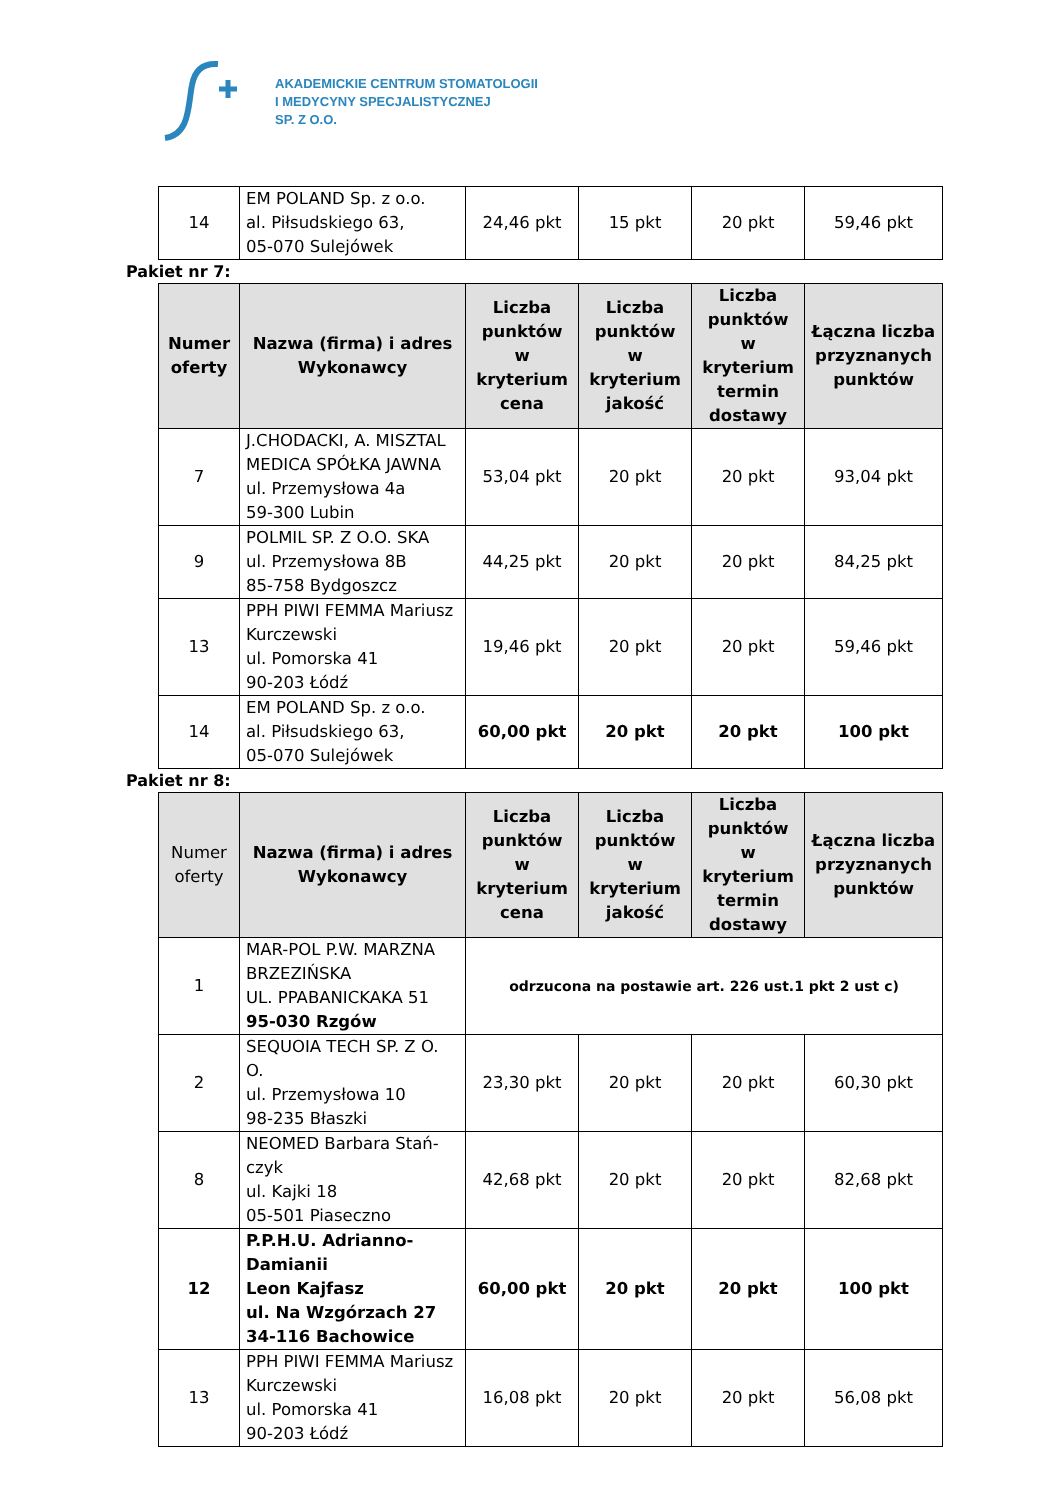AKADEMICKIE CENTRUM STOMATOLOGII
I MEDYCYNY SPECJALISTYCZNEJ
SP. Z O.O.
| 14 | EM POLAND Sp. z o.o. al. Piłsudskiego 63, 05-070 Sulejówek | 24,46 pkt | 15 pkt | 20 pkt | 59,46 pkt |
Pakiet nr 7:
| Numer oferty | Nazwa (firma) i adres Wykonawcy | Liczba punktów w kryterium cena | Liczba punktów w kryterium jakość | Liczba punktów w kryterium termin dostawy | Łączna liczba przyznanych punktów |
| --- | --- | --- | --- | --- | --- |
| 7 | J.CHODACKI, A. MISZTAL MEDICA SPÓŁKA JAWNA ul. Przemysłowa 4a 59-300 Lubin | 53,04 pkt | 20 pkt | 20 pkt | 93,04 pkt |
| 9 | POLMIL SP. Z O.O. SKA ul. Przemysłowa 8B 85-758 Bydgoszcz | 44,25 pkt | 20 pkt | 20 pkt | 84,25 pkt |
| 13 | PPH PIWI FEMMA Mariusz Kurczewski ul. Pomorska 41 90-203 Łódź | 19,46 pkt | 20 pkt | 20 pkt | 59,46 pkt |
| 14 | EM POLAND Sp. z o.o. al. Piłsudskiego 63, 05-070 Sulejówek | 60,00 pkt | 20 pkt | 20 pkt | 100 pkt |
Pakiet nr 8:
| Numer oferty | Nazwa (firma) i adres Wykonawcy | Liczba punktów w kryterium cena | Liczba punktów w kryterium jakość | Liczba punktów w kryterium termin dostawy | Łączna liczba przyznanych punktów |
| --- | --- | --- | --- | --- | --- |
| 1 | MAR-POL P.W. MARZNA BRZEZIŃSKA UL. PPABANICKAKA 51 95-030 Rzgów | odrzucona na postawie art. 226 ust.1 pkt 2 ust c) | | | |
| 2 | SEQUOIA TECH SP. Z O. O. ul. Przemysłowa 10 98-235 Błaszki | 23,30 pkt | 20 pkt | 20 pkt | 60,30 pkt |
| 8 | NEOMED Barbara Stań-czyk ul. Kajki 18 05-501 Piaseczno | 42,68 pkt | 20 pkt | 20 pkt | 82,68 pkt |
| 12 | P.P.H.U. Adrianno-Damianii Leon Kajfasz ul. Na Wzgórzach 27 34-116 Bachowice | 60,00 pkt | 20 pkt | 20 pkt | 100 pkt |
| 13 | PPH PIWI FEMMA Mariusz Kurczewski ul. Pomorska 41 90-203 Łódź | 16,08 pkt | 20 pkt | 20 pkt | 56,08 pkt |